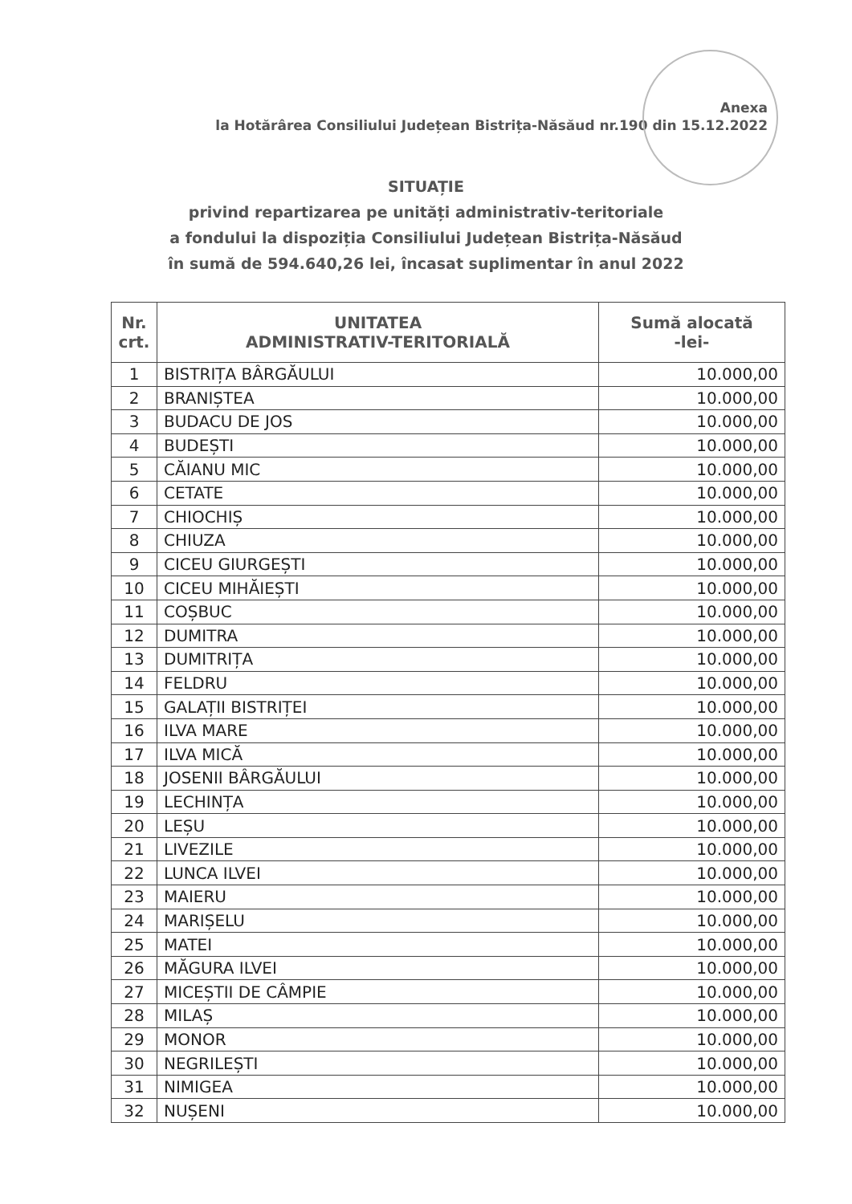Anexa
la Hotărârea Consiliului Județean Bistrița-Năsăud nr.190 din 15.12.2022
SITUAȚIE
privind repartizarea pe unități administrativ-teritoriale
a fondului la dispoziția Consiliului Județean Bistrița-Năsăud
în sumă de 594.640,26 lei, încasat suplimentar în anul 2022
| Nr. crt. | UNITATEA ADMINISTRATIV-TERITORIALĂ | Sumă alocată -lei- |
| --- | --- | --- |
| 1 | BISTRIȚA BÂRGĂULUI | 10.000,00 |
| 2 | BRANIȘTEA | 10.000,00 |
| 3 | BUDACU DE JOS | 10.000,00 |
| 4 | BUDEȘTI | 10.000,00 |
| 5 | CĂIANU MIC | 10.000,00 |
| 6 | CETATE | 10.000,00 |
| 7 | CHIOCHIȘ | 10.000,00 |
| 8 | CHIUZA | 10.000,00 |
| 9 | CICEU GIURGEȘTI | 10.000,00 |
| 10 | CICEU MIHĂIEȘTI | 10.000,00 |
| 11 | COȘBUC | 10.000,00 |
| 12 | DUMITRA | 10.000,00 |
| 13 | DUMITRIȚA | 10.000,00 |
| 14 | FELDRU | 10.000,00 |
| 15 | GALAȚII BISTRIȚEI | 10.000,00 |
| 16 | ILVA MARE | 10.000,00 |
| 17 | ILVA MICĂ | 10.000,00 |
| 18 | JOSENII BÂRGĂULUI | 10.000,00 |
| 19 | LECHINȚA | 10.000,00 |
| 20 | LEȘU | 10.000,00 |
| 21 | LIVEZILE | 10.000,00 |
| 22 | LUNCA ILVEI | 10.000,00 |
| 23 | MAIERU | 10.000,00 |
| 24 | MARIȘELU | 10.000,00 |
| 25 | MATEI | 10.000,00 |
| 26 | MĂGURA ILVEI | 10.000,00 |
| 27 | MICEȘTII DE CÂMPIE | 10.000,00 |
| 28 | MILAȘ | 10.000,00 |
| 29 | MONOR | 10.000,00 |
| 30 | NEGRILEȘTI | 10.000,00 |
| 31 | NIMIGEA | 10.000,00 |
| 32 | NUȘENI | 10.000,00 |